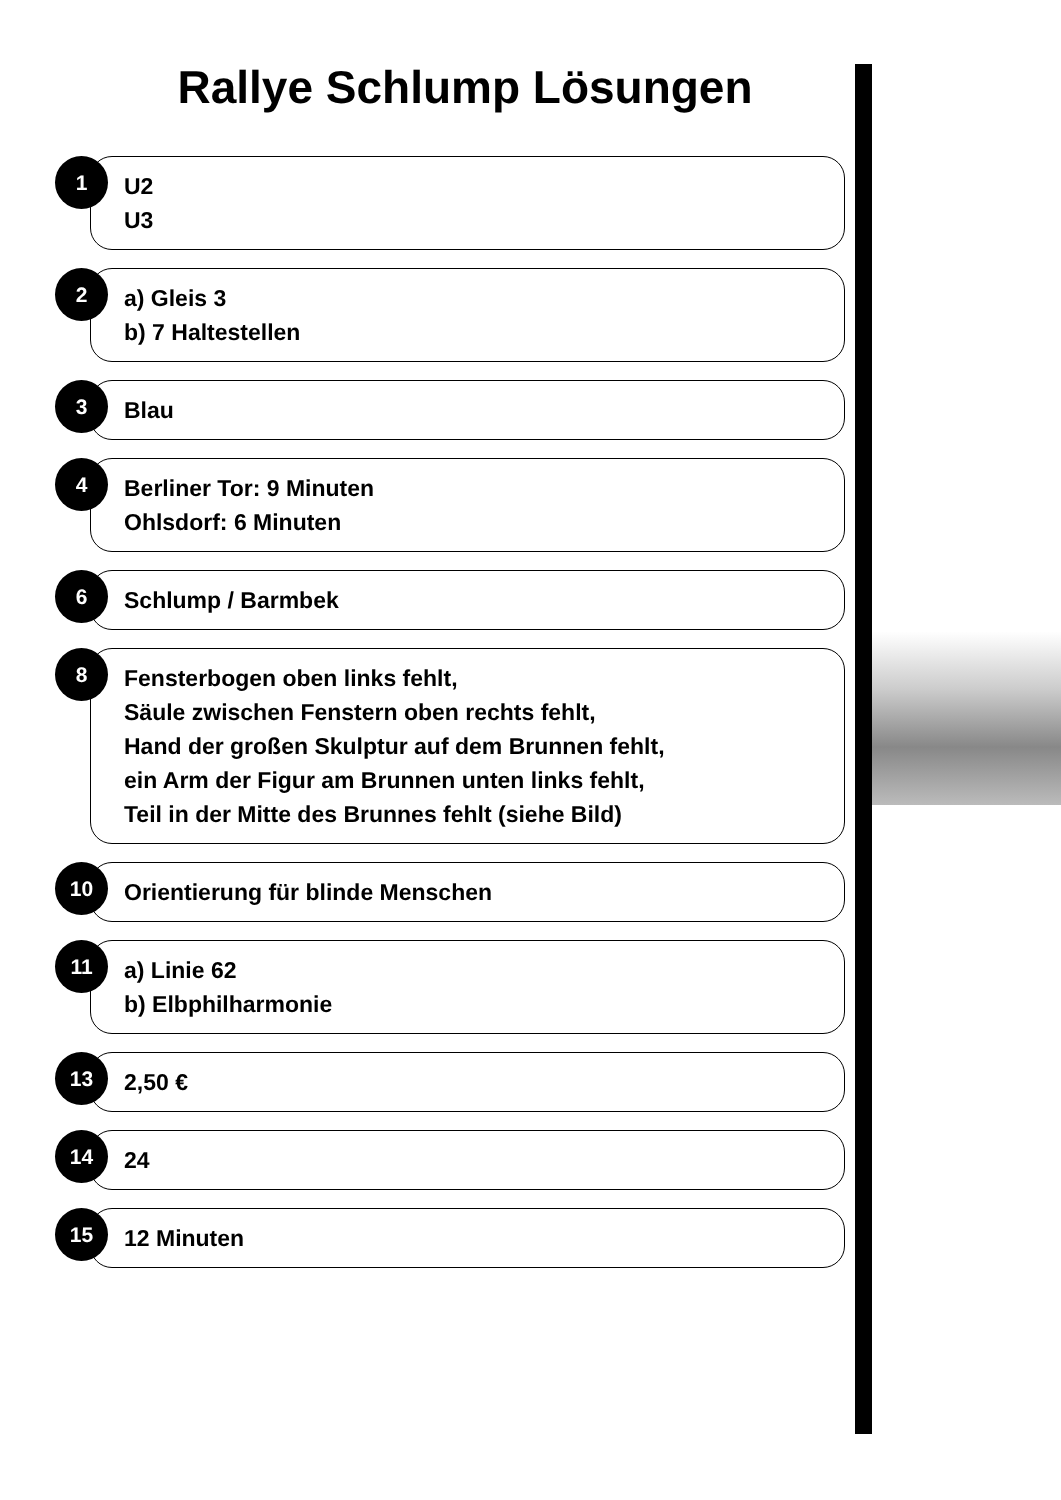Rallye Schlump Lösungen
1
U2
U3
2
a) Gleis 3
b) 7 Haltestellen
3
Blau
4
Berliner Tor: 9 Minuten
Ohlsdorf: 6 Minuten
6
Schlump / Barmbek
8
Fensterbogen oben links fehlt,
Säule zwischen Fenstern oben rechts fehlt,
Hand der großen Skulptur auf dem Brunnen fehlt,
ein Arm der Figur am Brunnen unten links fehlt,
Teil in der Mitte des Brunnes fehlt (siehe Bild)
10
Orientierung für blinde Menschen
11
a) Linie 62
b) Elbphilharmonie
13
2,50 €
14
24
15
12 Minuten